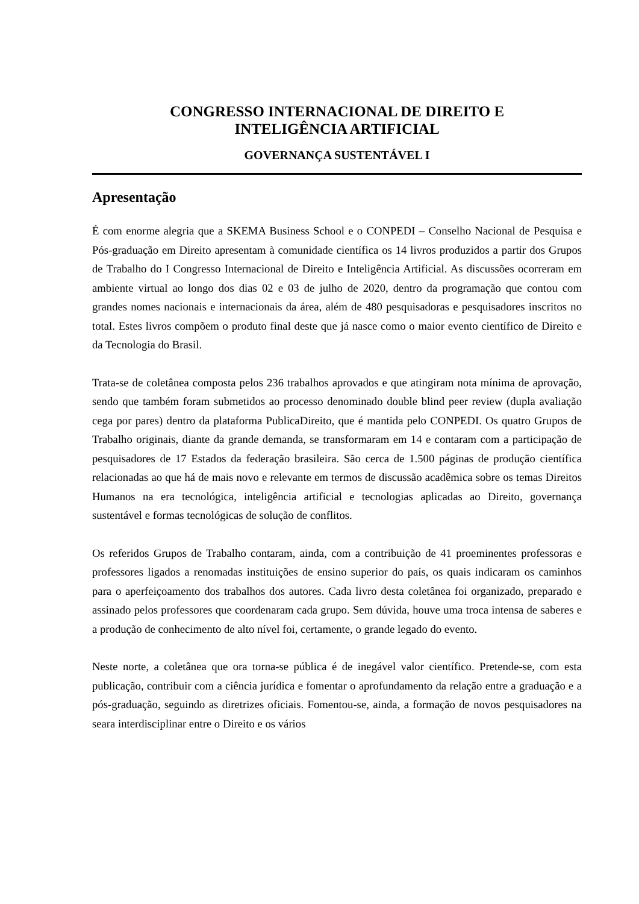CONGRESSO INTERNACIONAL DE DIREITO E
INTELIGÊNCIA ARTIFICIAL
GOVERNANÇA SUSTENTÁVEL I
Apresentação
É com enorme alegria que a SKEMA Business School e o CONPEDI – Conselho Nacional de Pesquisa e Pós-graduação em Direito apresentam à comunidade científica os 14 livros produzidos a partir dos Grupos de Trabalho do I Congresso Internacional de Direito e Inteligência Artificial. As discussões ocorreram em ambiente virtual ao longo dos dias 02 e 03 de julho de 2020, dentro da programação que contou com grandes nomes nacionais e internacionais da área, além de 480 pesquisadoras e pesquisadores inscritos no total. Estes livros compõem o produto final deste que já nasce como o maior evento científico de Direito e da Tecnologia do Brasil.
Trata-se de coletânea composta pelos 236 trabalhos aprovados e que atingiram nota mínima de aprovação, sendo que também foram submetidos ao processo denominado double blind peer review (dupla avaliação cega por pares) dentro da plataforma PublicaDireito, que é mantida pelo CONPEDI. Os quatro Grupos de Trabalho originais, diante da grande demanda, se transformaram em 14 e contaram com a participação de pesquisadores de 17 Estados da federação brasileira. São cerca de 1.500 páginas de produção científica relacionadas ao que há de mais novo e relevante em termos de discussão acadêmica sobre os temas Direitos Humanos na era tecnológica, inteligência artificial e tecnologias aplicadas ao Direito, governança sustentável e formas tecnológicas de solução de conflitos.
Os referidos Grupos de Trabalho contaram, ainda, com a contribuição de 41 proeminentes professoras e professores ligados a renomadas instituições de ensino superior do país, os quais indicaram os caminhos para o aperfeiçoamento dos trabalhos dos autores. Cada livro desta coletânea foi organizado, preparado e assinado pelos professores que coordenaram cada grupo. Sem dúvida, houve uma troca intensa de saberes e a produção de conhecimento de alto nível foi, certamente, o grande legado do evento.
Neste norte, a coletânea que ora torna-se pública é de inegável valor científico. Pretende-se, com esta publicação, contribuir com a ciência jurídica e fomentar o aprofundamento da relação entre a graduação e a pós-graduação, seguindo as diretrizes oficiais. Fomentou-se, ainda, a formação de novos pesquisadores na seara interdisciplinar entre o Direito e os vários